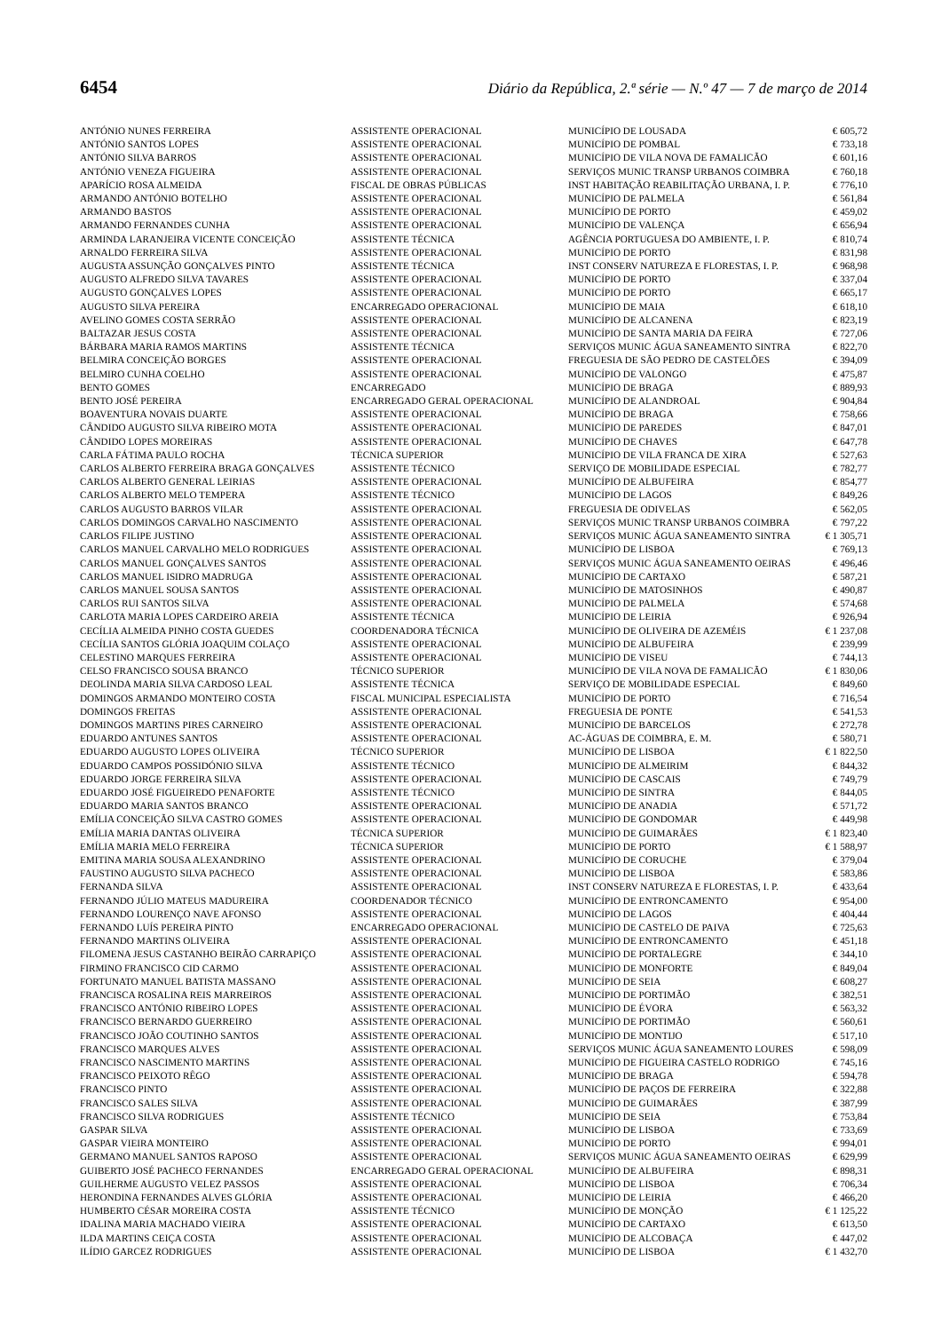6454 Diário da República, 2.ª série — N.º 47 — 7 de março de 2014
| ANTÓNIO NUNES FERREIRA | ASSISTENTE OPERACIONAL | MUNICÍPIO DE LOUSADA | € 605,72 |
| ANTÓNIO SANTOS LOPES | ASSISTENTE OPERACIONAL | MUNICÍPIO DE POMBAL | € 733,18 |
| ANTÓNIO SILVA BARROS | ASSISTENTE OPERACIONAL | MUNICÍPIO DE VILA NOVA DE FAMALICÃO | € 601,16 |
| ANTÓNIO VENEZA FIGUEIRA | ASSISTENTE OPERACIONAL | SERVIÇOS MUNIC TRANSP URBANOS COIMBRA | € 760,18 |
| APARÍCIO ROSA ALMEIDA | FISCAL DE OBRAS PÚBLICAS | INST HABITAÇÃO REABILITAÇÃO URBANA, I. P. | € 776,10 |
| ARMANDO ANTÓNIO BOTELHO | ASSISTENTE OPERACIONAL | MUNICÍPIO DE PALMELA | € 561,84 |
| ARMANDO BASTOS | ASSISTENTE OPERACIONAL | MUNICÍPIO DE PORTO | € 459,02 |
| ARMANDO FERNANDES CUNHA | ASSISTENTE OPERACIONAL | MUNICÍPIO DE VALENÇA | € 656,94 |
| ARMINDA LARANJEIRA VICENTE CONCEIÇÃO | ASSISTENTE TÉCNICA | AGÊNCIA PORTUGUESA DO AMBIENTE, I. P. | € 810,74 |
| ARNALDO FERREIRA SILVA | ASSISTENTE OPERACIONAL | MUNICÍPIO DE PORTO | € 831,98 |
| AUGUSTA ASSUNÇÃO GONÇALVES PINTO | ASSISTENTE TÉCNICA | INST CONSERV NATUREZA E FLORESTAS, I. P. | € 968,98 |
| AUGUSTO ALFREDO SILVA TAVARES | ASSISTENTE OPERACIONAL | MUNICÍPIO DE PORTO | € 337,04 |
| AUGUSTO GONÇALVES LOPES | ASSISTENTE OPERACIONAL | MUNICÍPIO DE PORTO | € 665,17 |
| AUGUSTO SILVA PEREIRA | ENCARREGADO OPERACIONAL | MUNICÍPIO DE MAIA | € 618,10 |
| AVELINO GOMES COSTA SERRÃO | ASSISTENTE OPERACIONAL | MUNICÍPIO DE ALCANENA | € 823,19 |
| BALTAZAR JESUS COSTA | ASSISTENTE OPERACIONAL | MUNICÍPIO DE SANTA MARIA DA FEIRA | € 727,06 |
| BÁRBARA MARIA RAMOS MARTINS | ASSISTENTE TÉCNICA | SERVIÇOS MUNIC ÁGUA SANEAMENTO SINTRA | € 822,70 |
| BELMIRA CONCEIÇÃO BORGES | ASSISTENTE OPERACIONAL | FREGUESIA DE SÃO PEDRO DE CASTELÕES | € 394,09 |
| BELMIRO CUNHA COELHO | ASSISTENTE OPERACIONAL | MUNICÍPIO DE VALONGO | € 475,87 |
| BENTO GOMES | ENCARREGADO | MUNICÍPIO DE BRAGA | € 889,93 |
| BENTO JOSÉ PEREIRA | ENCARREGADO GERAL OPERACIONAL | MUNICÍPIO DE ALANDROAL | € 904,84 |
| BOAVENTURA NOVAIS DUARTE | ASSISTENTE OPERACIONAL | MUNICÍPIO DE BRAGA | € 758,66 |
| CÂNDIDO AUGUSTO SILVA RIBEIRO MOTA | ASSISTENTE OPERACIONAL | MUNICÍPIO DE PAREDES | € 847,01 |
| CÂNDIDO LOPES MOREIRAS | ASSISTENTE OPERACIONAL | MUNICÍPIO DE CHAVES | € 647,78 |
| CARLA FÁTIMA PAULO ROCHA | TÉCNICA SUPERIOR | MUNICÍPIO DE VILA FRANCA DE XIRA | € 527,63 |
| CARLOS ALBERTO FERREIRA BRAGA GONÇALVES | ASSISTENTE TÉCNICO | SERVIÇO DE MOBILIDADE ESPECIAL | € 782,77 |
| CARLOS ALBERTO GENERAL LEIRIAS | ASSISTENTE OPERACIONAL | MUNICÍPIO DE ALBUFEIRA | € 854,77 |
| CARLOS ALBERTO MELO TEMPERA | ASSISTENTE TÉCNICO | MUNICÍPIO DE LAGOS | € 849,26 |
| CARLOS AUGUSTO BARROS VILAR | ASSISTENTE OPERACIONAL | FREGUESIA DE ODIVELAS | € 562,05 |
| CARLOS DOMINGOS CARVALHO NASCIMENTO | ASSISTENTE OPERACIONAL | SERVIÇOS MUNIC TRANSP URBANOS COIMBRA | € 797,22 |
| CARLOS FILIPE JUSTINO | ASSISTENTE OPERACIONAL | SERVIÇOS MUNIC ÁGUA SANEAMENTO SINTRA | € 1 305,71 |
| CARLOS MANUEL CARVALHO MELO RODRIGUES | ASSISTENTE OPERACIONAL | MUNICÍPIO DE LISBOA | € 769,13 |
| CARLOS MANUEL GONÇALVES SANTOS | ASSISTENTE OPERACIONAL | SERVIÇOS MUNIC ÁGUA SANEAMENTO OEIRAS | € 496,46 |
| CARLOS MANUEL ISIDRO MADRUGA | ASSISTENTE OPERACIONAL | MUNICÍPIO DE CARTAXO | € 587,21 |
| CARLOS MANUEL SOUSA SANTOS | ASSISTENTE OPERACIONAL | MUNICÍPIO DE MATOSINHOS | € 490,87 |
| CARLOS RUI SANTOS SILVA | ASSISTENTE OPERACIONAL | MUNICÍPIO DE PALMELA | € 574,68 |
| CARLOTA MARIA LOPES CARDEIRO AREIA | ASSISTENTE TÉCNICA | MUNICÍPIO DE LEIRIA | € 926,94 |
| CECÍLIA ALMEIDA PINHO COSTA GUEDES | COORDENADORA TÉCNICA | MUNICÍPIO DE OLIVEIRA DE AZEMÉIS | € 1 237,08 |
| CECÍLIA SANTOS GLÓRIA JOAQUIM COLAÇO | ASSISTENTE OPERACIONAL | MUNICÍPIO DE ALBUFEIRA | € 239,99 |
| CELESTINO MARQUES FERREIRA | ASSISTENTE OPERACIONAL | MUNICÍPIO DE VISEU | € 744,13 |
| CELSO FRANCISCO SOUSA BRANCO | TÉCNICO SUPERIOR | MUNICÍPIO DE VILA NOVA DE FAMALICÃO | € 1 830,06 |
| DEOLINDA MARIA SILVA CARDOSO LEAL | ASSISTENTE TÉCNICA | SERVIÇO DE MOBILIDADE ESPECIAL | € 849,60 |
| DOMINGOS ARMANDO MONTEIRO COSTA | FISCAL MUNICIPAL ESPECIALISTA | MUNICÍPIO DE PORTO | € 716,54 |
| DOMINGOS FREITAS | ASSISTENTE OPERACIONAL | FREGUESIA DE PONTE | € 541,53 |
| DOMINGOS MARTINS PIRES CARNEIRO | ASSISTENTE OPERACIONAL | MUNICÍPIO DE BARCELOS | € 272,78 |
| EDUARDO ANTUNES SANTOS | ASSISTENTE OPERACIONAL | AC-ÁGUAS DE COIMBRA, E. M. | € 580,71 |
| EDUARDO AUGUSTO LOPES OLIVEIRA | TÉCNICO SUPERIOR | MUNICÍPIO DE LISBOA | € 1 822,50 |
| EDUARDO CAMPOS POSSIDÓNIO SILVA | ASSISTENTE TÉCNICO | MUNICÍPIO DE ALMEIRIM | € 844,32 |
| EDUARDO JORGE FERREIRA SILVA | ASSISTENTE OPERACIONAL | MUNICÍPIO DE CASCAIS | € 749,79 |
| EDUARDO JOSÉ FIGUEIREDO PENAFORTE | ASSISTENTE TÉCNICO | MUNICÍPIO DE SINTRA | € 844,05 |
| EDUARDO MARIA SANTOS BRANCO | ASSISTENTE OPERACIONAL | MUNICÍPIO DE ANADIA | € 571,72 |
| EMÍLIA CONCEIÇÃO SILVA CASTRO GOMES | ASSISTENTE OPERACIONAL | MUNICÍPIO DE GONDOMAR | € 449,98 |
| EMÍLIA MARIA DANTAS OLIVEIRA | TÉCNICA SUPERIOR | MUNICÍPIO DE GUIMARÃES | € 1 823,40 |
| EMÍLIA MARIA MELO FERREIRA | TÉCNICA SUPERIOR | MUNICÍPIO DE PORTO | € 1 588,97 |
| EMITINA MARIA SOUSA ALEXANDRINO | ASSISTENTE OPERACIONAL | MUNICÍPIO DE CORUCHE | € 379,04 |
| FAUSTINO AUGUSTO SILVA PACHECO | ASSISTENTE OPERACIONAL | MUNICÍPIO DE LISBOA | € 583,86 |
| FERNANDA SILVA | ASSISTENTE OPERACIONAL | INST CONSERV NATUREZA E FLORESTAS, I. P. | € 433,64 |
| FERNANDO JÚLIO MATEUS MADUREIRA | COORDENADOR TÉCNICO | MUNICÍPIO DE ENTRONCAMENTO | € 954,00 |
| FERNANDO LOURENÇO NAVE AFONSO | ASSISTENTE OPERACIONAL | MUNICÍPIO DE LAGOS | € 404,44 |
| FERNANDO LUÍS PEREIRA PINTO | ENCARREGADO OPERACIONAL | MUNICÍPIO DE CASTELO DE PAIVA | € 725,63 |
| FERNANDO MARTINS OLIVEIRA | ASSISTENTE OPERACIONAL | MUNICÍPIO DE ENTRONCAMENTO | € 451,18 |
| FILOMENA JESUS CASTANHO BEIRÃO CARRAPIÇO | ASSISTENTE OPERACIONAL | MUNICÍPIO DE PORTALEGRE | € 344,10 |
| FIRMINO FRANCISCO CID CARMO | ASSISTENTE OPERACIONAL | MUNICÍPIO DE MONFORTE | € 849,04 |
| FORTUNATO MANUEL BATISTA MASSANO | ASSISTENTE OPERACIONAL | MUNICÍPIO DE SEIA | € 608,27 |
| FRANCISCA ROSALINA REIS MARREIROS | ASSISTENTE OPERACIONAL | MUNICÍPIO DE PORTIMÃO | € 382,51 |
| FRANCISCO ANTÓNIO RIBEIRO LOPES | ASSISTENTE OPERACIONAL | MUNICÍPIO DE ÉVORA | € 563,32 |
| FRANCISCO BERNARDO GUERREIRO | ASSISTENTE OPERACIONAL | MUNICÍPIO DE PORTIMÃO | € 560,61 |
| FRANCISCO JOÃO COUTINHO SANTOS | ASSISTENTE OPERACIONAL | MUNICÍPIO DE MONTIJO | € 517,10 |
| FRANCISCO MARQUES ALVES | ASSISTENTE OPERACIONAL | SERVIÇOS MUNIC ÁGUA SANEAMENTO LOURES | € 598,09 |
| FRANCISCO NASCIMENTO MARTINS | ASSISTENTE OPERACIONAL | MUNICÍPIO DE FIGUEIRA CASTELO RODRIGO | € 745,16 |
| FRANCISCO PEIXOTO RÊGO | ASSISTENTE OPERACIONAL | MUNICÍPIO DE BRAGA | € 594,78 |
| FRANCISCO PINTO | ASSISTENTE OPERACIONAL | MUNICÍPIO DE PAÇOS DE FERREIRA | € 322,88 |
| FRANCISCO SALES SILVA | ASSISTENTE OPERACIONAL | MUNICÍPIO DE GUIMARÃES | € 387,99 |
| FRANCISCO SILVA RODRIGUES | ASSISTENTE TÉCNICO | MUNICÍPIO DE SEIA | € 753,84 |
| GASPAR SILVA | ASSISTENTE OPERACIONAL | MUNICÍPIO DE LISBOA | € 733,69 |
| GASPAR VIEIRA MONTEIRO | ASSISTENTE OPERACIONAL | MUNICÍPIO DE PORTO | € 994,01 |
| GERMANO MANUEL SANTOS RAPOSO | ASSISTENTE OPERACIONAL | SERVIÇOS MUNIC ÁGUA SANEAMENTO OEIRAS | € 629,99 |
| GUIBERTO JOSÉ PACHECO FERNANDES | ENCARREGADO GERAL OPERACIONAL | MUNICÍPIO DE ALBUFEIRA | € 898,31 |
| GUILHERME AUGUSTO VELEZ PASSOS | ASSISTENTE OPERACIONAL | MUNICÍPIO DE LISBOA | € 706,34 |
| HERONDINA FERNANDES ALVES GLÓRIA | ASSISTENTE OPERACIONAL | MUNICÍPIO DE LEIRIA | € 466,20 |
| HUMBERTO CÉSAR MOREIRA COSTA | ASSISTENTE TÉCNICO | MUNICÍPIO DE MONÇÃO | € 1 125,22 |
| IDALINA MARIA MACHADO VIEIRA | ASSISTENTE OPERACIONAL | MUNICÍPIO DE CARTAXO | € 613,50 |
| ILDA MARTINS CEIÇA COSTA | ASSISTENTE OPERACIONAL | MUNICÍPIO DE ALCOBAÇA | € 447,02 |
| ILÍDIO GARCEZ RODRIGUES | ASSISTENTE OPERACIONAL | MUNICÍPIO DE LISBOA | € 1 432,70 |